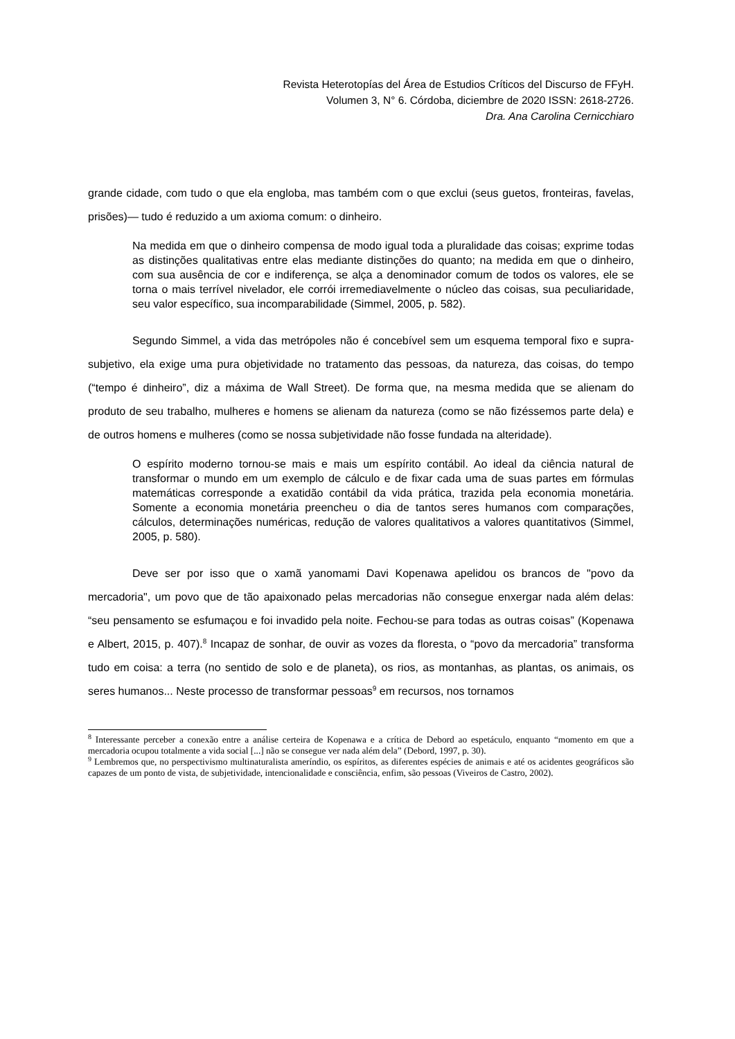Revista Heterotopías del Área de Estudios Críticos del Discurso de FFyH.
Volumen 3, N° 6. Córdoba, diciembre de 2020 ISSN: 2618-2726.
Dra. Ana Carolina Cernicchiaro
grande cidade, com tudo o que ela engloba, mas também com o que exclui (seus guetos, fronteiras, favelas, prisões)— tudo é reduzido a um axioma comum: o dinheiro.
Na medida em que o dinheiro compensa de modo igual toda a pluralidade das coisas; exprime todas as distinções qualitativas entre elas mediante distinções do quanto; na medida em que o dinheiro, com sua ausência de cor e indiferença, se alça a denominador comum de todos os valores, ele se torna o mais terrível nivelador, ele corrói irremediavelmente o núcleo das coisas, sua peculiaridade, seu valor específico, sua incomparabilidade (Simmel, 2005, p. 582).
Segundo Simmel, a vida das metrópoles não é concebível sem um esquema temporal fixo e supra-subjetivo, ela exige uma pura objetividade no tratamento das pessoas, da natureza, das coisas, do tempo (“tempo é dinheiro”, diz a máxima de Wall Street). De forma que, na mesma medida que se alienam do produto de seu trabalho, mulheres e homens se alienam da natureza (como se não fizéssemos parte dela) e de outros homens e mulheres (como se nossa subjetividade não fosse fundada na alteridade).
O espírito moderno tornou-se mais e mais um espírito contábil. Ao ideal da ciência natural de transformar o mundo em um exemplo de cálculo e de fixar cada uma de suas partes em fórmulas matemáticas corresponde a exatidão contábil da vida prática, trazida pela economia monetária. Somente a economia monetária preencheu o dia de tantos seres humanos com comparações, cálculos, determinações numéricas, redução de valores qualitativos a valores quantitativos (Simmel, 2005, p. 580).
Deve ser por isso que o xamã yanomami Davi Kopenawa apelidou os brancos de "povo da mercadoria", um povo que de tão apaixonado pelas mercadorias não consegue enxergar nada além delas: “seu pensamento se esfumaçou e foi invadido pela noite. Fechou-se para todas as outras coisas” (Kopenawa e Albert, 2015, p. 407).<sup>8</sup> Incapaz de sonhar, de ouvir as vozes da floresta, o “povo da mercadoria” transforma tudo em coisa: a terra (no sentido de solo e de planeta), os rios, as montanhas, as plantas, os animais, os seres humanos... Neste processo de transformar pessoas<sup>9</sup> em recursos, nos tornamos
<sup>8</sup> Interessante perceber a conexão entre a análise certeira de Kopenawa e a crítica de Debord ao espetáculo, enquanto “momento em que a mercadoria ocupou totalmente a vida social [...] não se consegue ver nada além dela” (Debord, 1997, p. 30).
<sup>9</sup> Lembremos que, no perspectivismo multinaturalista ameríndio, os espíritos, as diferentes espécies de animais e até os acidentes geográficos são capazes de um ponto de vista, de subjetividade, intencionalidade e consciência, enfim, são pessoas (Viveiros de Castro, 2002).